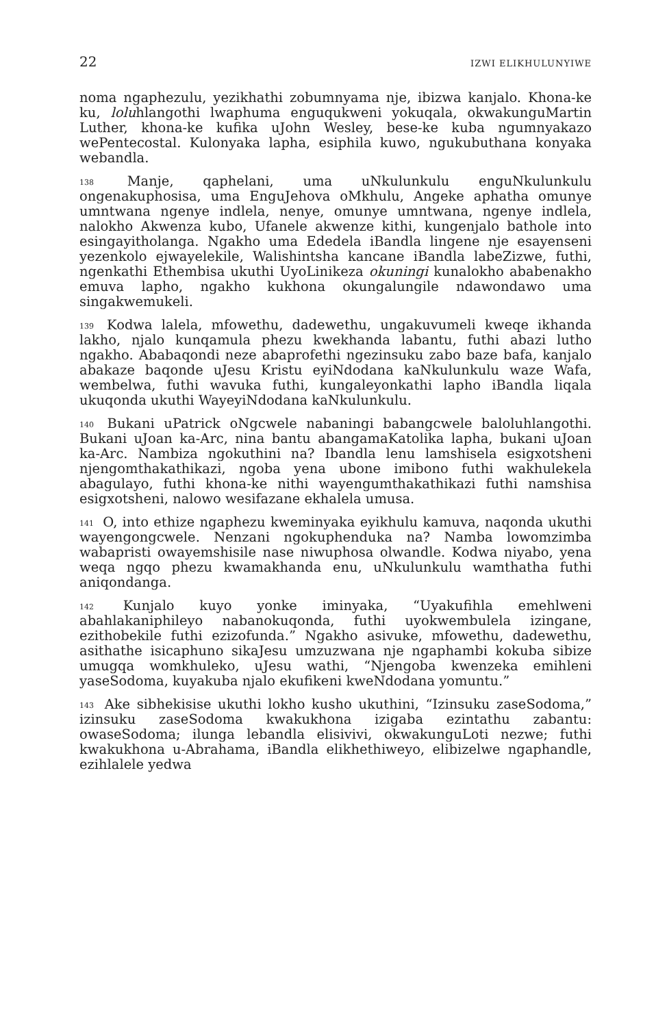22 IZWI ELIKHULUNYIWE
noma ngaphezulu, yezikhathi zobumnyama nje, ibizwa kanjalo. Khona-ke ku, loluhlangothi lwaphuma enguqukweni yokuqala, okwakunguMartin Luther, khona-ke kufika uJohn Wesley, bese-ke kuba ngumnyakazo wePentecostal. Kulonyaka lapha, esiphila kuwo, ngukubuthana konyaka webandla.
<sup>138</sup> Manje, qaphelani, uma uNkulunkulu enguNkulunkulu ongenakuphosisa, uma EnguJehova oMkhulu, Angeke aphatha omunye umntwana ngenye indlela, nenye, omunye umntwana, ngenye indlela, nalokho Akwenza kubo, Ufanele akwenze kithi, kungenjalo bathole into esingayitholanga. Ngakho uma Ededela iBandla lingene nje esayenseni yezenkolo ejwayelekile, Walishintsha kancane iBandla labeZizwe, futhi, ngenkathi Ethembisa ukuthi UyoLinikeza okuningi kunalokho ababenakho emuva lapho, ngakho kukhona okungalungile ndawondawo uma singakwemukeli.
<sup>139</sup> Kodwa lalela, mfowethu, dadewethu, ungakuvumeli kweqe ikhanda lakho, njalo kunqamula phezu kwekhanda labantu, futhi abazi lutho ngakho. Ababaqondi neze abaprofethi ngezinsuku zabo baze bafa, kanjalo abakaze baqonde uJesu Kristu eyiNdodana kaNkulunkulu waze Wafa, wembelwa, futhi wavuka futhi, kungaleyonkathi lapho iBandla liqala ukuqonda ukuthi WayeyiNdodana kaNkulunkulu.
<sup>140</sup> Bukani uPatrick oNgcwele nabaningi babangcwele baloluhlangothi. Bukani uJoan ka-Arc, nina bantu abangamaKatolika lapha, bukani uJoan ka-Arc. Nambiza ngokuthini na? Ibandla lenu lamshisela esigxotsheni njengomthakathikazi, ngoba yena ubone imibono futhi wakhulekela abagulayo, futhi khona-ke nithi wayengumthakathikazi futhi namshisa esigxotsheni, nalowo wesifazane ekhalela umusa.
<sup>141</sup> O, into ethize ngaphezu kweminyaka eyikhulu kamuva, naqonda ukuthi wayengongcwele. Nenzani ngokuphenduka na? Namba lowomzimba wabapristi owayemshisile nase niwuphosa olwandle. Kodwa niyabo, yena weqa ngqo phezu kwamakhanda enu, uNkulunkulu wamthatha futhi aniqondanga.
<sup>142</sup> Kunjalo kuyo yonke iminyaka, “Uyakufihla emehlweni abahlakaniphileyo nabanokuqonda, futhi uyokwembulela izingane, ezithobekile futhi ezizofunda.” Ngakho asivuke, mfowethu, dadewethu, asithathe isicaphuno sikaJesu umzuzwana nje ngaphambi kokuba sibize umugqa womkhuleko, uJesu wathi, “Njengoba kwenzeka emihleni yaseSodoma, kuyakuba njalo ekufikeni kweNdodana yomuntu.”
<sup>143</sup> Ake sibhekisise ukuthi lokho kusho ukuthini, “Izinsuku zaseSodoma,” izinsuku zaseSodoma kwakukhona izigaba ezintathu zabantu: owaseSodoma; ilunga lebandla elisivivi, okwakunguLoti nezwe; futhi kwakukhona u-Abrahama, iBandla elikhethiweyo, elibizelwe ngaphandle, ezihlalele yedwa